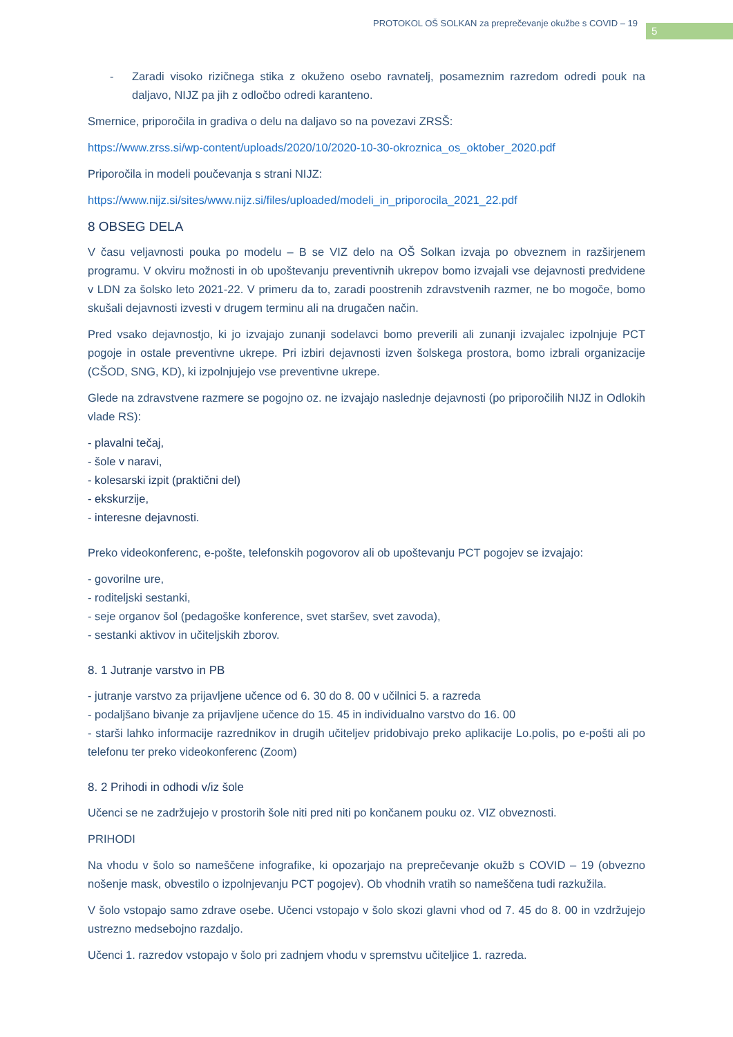PROTOKOL OŠ SOLKAN za preprečevanje okužbe s COVID – 19
5
- Zaradi visoko rizičnega stika z okuženo osebo ravnatelj, posameznim razredom odredi pouk na daljavo, NIJZ pa jih z odločbo odredi karanteno.
Smernice, priporočila in gradiva o delu na daljavo so na povezavi ZRSŠ:
https://www.zrss.si/wp-content/uploads/2020/10/2020-10-30-okroznica_os_oktober_2020.pdf
Priporočila in modeli poučevanja s strani NIJZ:
https://www.nijz.si/sites/www.nijz.si/files/uploaded/modeli_in_priporocila_2021_22.pdf
8 OBSEG DELA
V času veljavnosti pouka po modelu – B se VIZ delo na OŠ Solkan izvaja po obveznem in razširjenem programu. V okviru možnosti in ob upoštevanju preventivnih ukrepov bomo izvajali vse dejavnosti predvidene v LDN za šolsko leto 2021-22. V primeru da to, zaradi poostrenih zdravstvenih razmer, ne bo mogoče, bomo skušali dejavnosti izvesti v drugem terminu ali na drugačen način.
Pred vsako dejavnostjo, ki jo izvajajo zunanji sodelavci bomo preverili ali zunanji izvajalec izpolnjuje PCT pogoje in ostale preventivne ukrepe. Pri izbiri dejavnosti izven šolskega prostora, bomo izbrali organizacije (CŠOD, SNG, KD), ki izpolnjujejo vse preventivne ukrepe.
Glede na zdravstvene razmere se pogojno oz. ne izvajajo naslednje dejavnosti (po priporočilih NIJZ in Odlokih vlade RS):
- plavalni tečaj,
- šole v naravi,
- kolesarski izpit (praktični del)
- ekskurzije,
- interesne dejavnosti.
Preko videokonferenc, e-pošte, telefonskih pogovorov ali ob upoštevanju PCT pogojev se izvajajo:
- govorilne ure,
- roditeljski sestanki,
- seje organov šol (pedagoške konference, svet staršev, svet zavoda),
- sestanki aktivov in učiteljskih zborov.
8. 1 Jutranje varstvo in PB
- jutranje varstvo za prijavljene učence od 6. 30 do 8. 00 v učilnici 5. a razreda
- podaljšano bivanje za prijavljene učence do 15. 45 in individualno varstvo do 16. 00
- starši lahko informacije razrednikov in drugih učiteljev pridobivajo preko aplikacije Lo.polis, po e-pošti ali po telefonu ter preko videokonferenc (Zoom)
8. 2 Prihodi in odhodi v/iz šole
Učenci se ne zadržujejo v prostorih šole niti pred niti po končanem pouku oz. VIZ obveznosti.
PRIHODI
Na vhodu v šolo so nameščene infografike, ki opozarjajo na preprečevanje okužb s COVID – 19 (obvezno nošenje mask, obvestilo o izpolnjevanju PCT pogojev). Ob vhodnih vratih so nameščena tudi razkužila.
V šolo vstopajo samo zdrave osebe. Učenci vstopajo v šolo skozi glavni vhod od 7. 45 do 8. 00 in vzdržujejo ustrezno medsebojno razdaljo.
Učenci 1. razredov vstopajo v šolo pri zadnjem vhodu v spremstvu učiteljice 1. razreda.